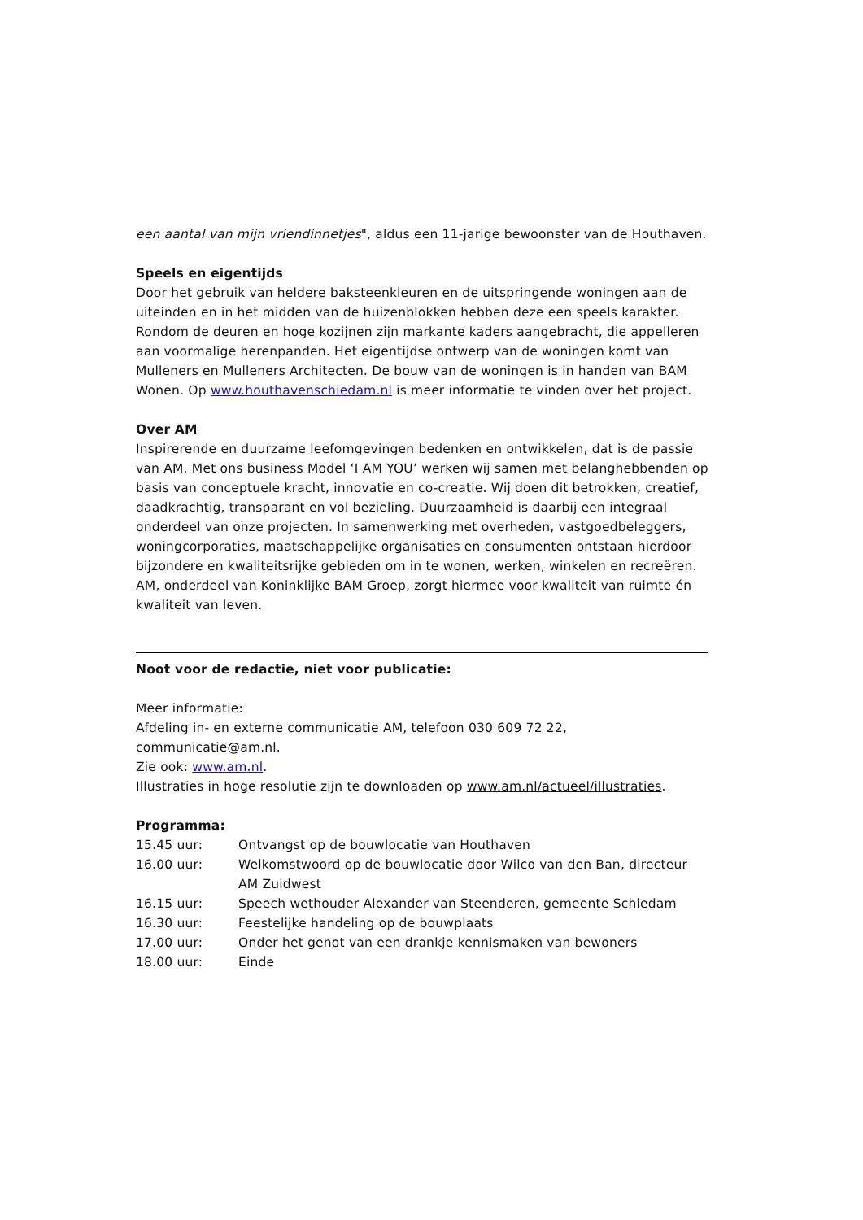een aantal van mijn vriendinnetjes", aldus een 11-jarige bewoonster van de Houthaven.
Speels en eigentijds
Door het gebruik van heldere baksteenkleuren en de uitspringende woningen aan de uiteinden en in het midden van de huizenblokken hebben deze een speels karakter. Rondom de deuren en hoge kozijnen zijn markante kaders aangebracht, die appelleren aan voormalige herenpanden. Het eigentijdse ontwerp van de woningen komt van Mulleners en Mulleners Architecten. De bouw van de woningen is in handen van BAM Wonen. Op www.houthavenschiedam.nl is meer informatie te vinden over het project.
Over AM
Inspirerende en duurzame leefomgevingen bedenken en ontwikkelen, dat is de passie van AM. Met ons business Model ‘I AM YOU’ werken wij samen met belanghebbenden op basis van conceptuele kracht, innovatie en co-creatie. Wij doen dit betrokken, creatief, daadkrachtig, transparant en vol bezieling. Duurzaamheid is daarbij een integraal onderdeel van onze projecten. In samenwerking met overheden, vastgoedbeleggers, woningcorporaties, maatschappelijke organisaties en consumenten ontstaan hierdoor bijzondere en kwaliteitsrijke gebieden om in te wonen, werken, winkelen en recreëren. AM, onderdeel van Koninklijke BAM Groep, zorgt hiermee voor kwaliteit van ruimte én kwaliteit van leven.
Noot voor de redactie, niet voor publicatie:
Meer informatie:
Afdeling in- en externe communicatie AM, telefoon 030 609 72 22, communicatie@am.nl.
Zie ook: www.am.nl.
Illustraties in hoge resolutie zijn te downloaden op www.am.nl/actueel/illustraties.
Programma:
| 15.45 uur: | Ontvangst op de bouwlocatie van Houthaven |
| 16.00 uur: | Welkomstwoord op de bouwlocatie door Wilco van den Ban, directeur AM Zuidwest |
| 16.15 uur: | Speech wethouder Alexander van Steenderen, gemeente Schiedam |
| 16.30 uur: | Feestelijke handeling op de bouwplaats |
| 17.00 uur: | Onder het genot van een drankje kennismaken van bewoners |
| 18.00 uur: | Einde |